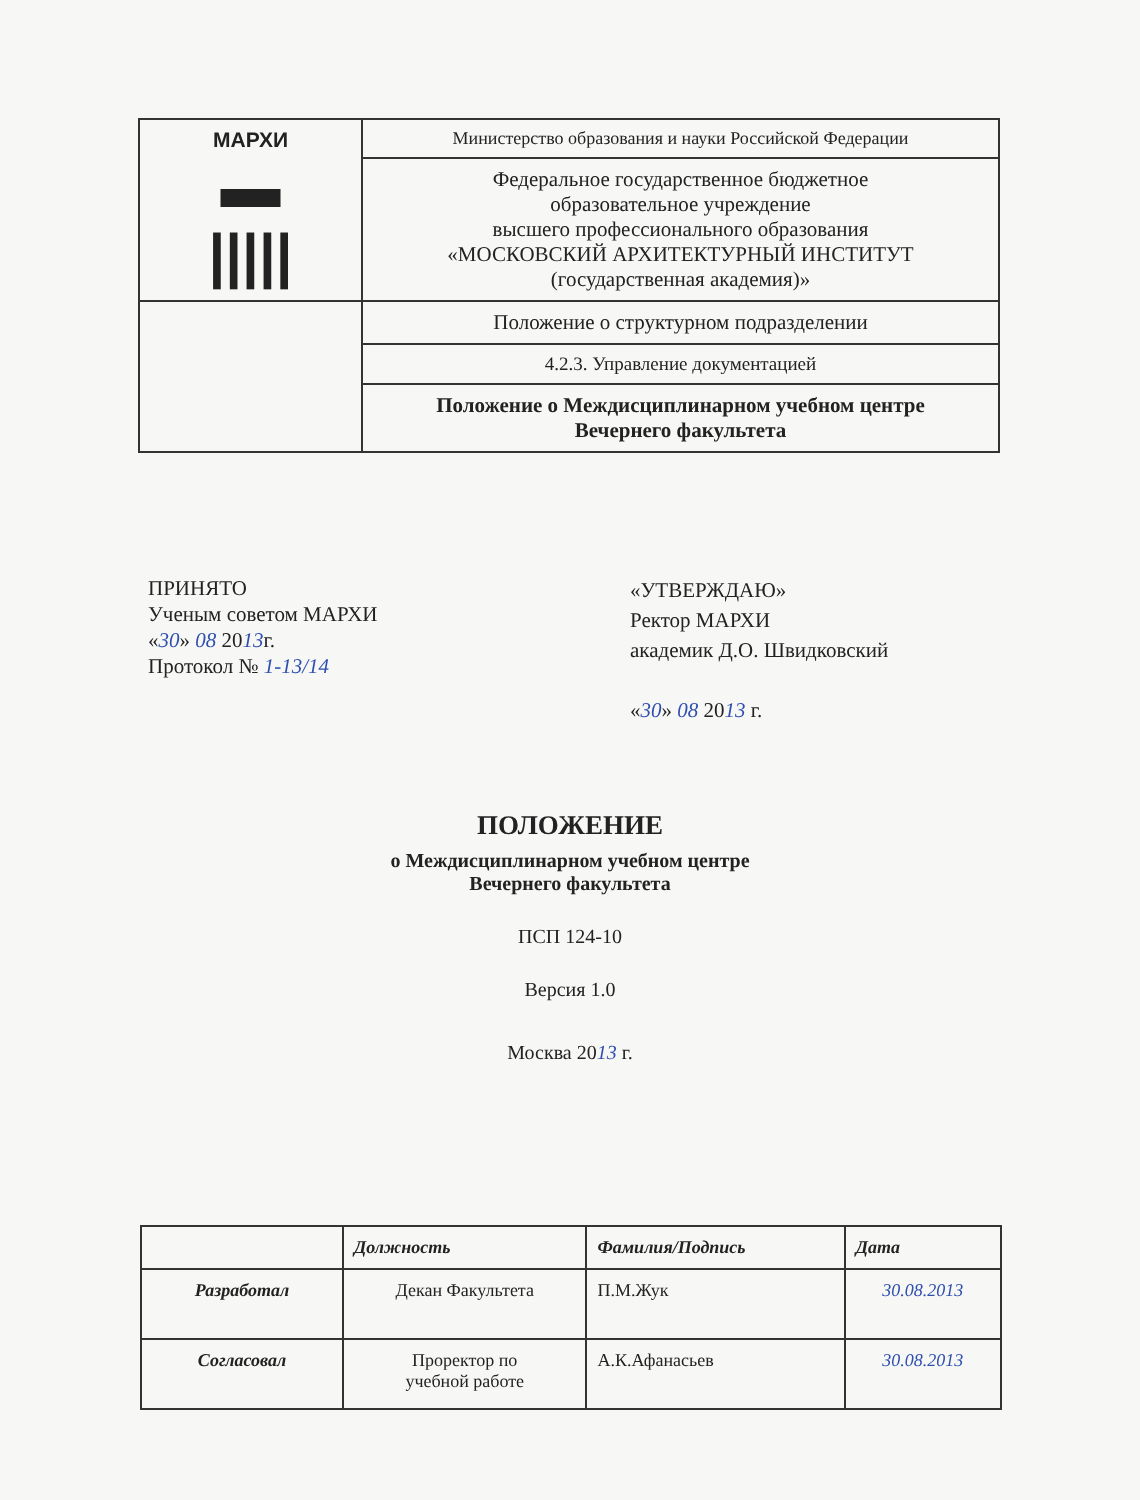| МАРХИ ▬ ///// | Министерство образования и науки Российской Федерации |
| | Федеральное государственное бюджетное образовательное учреждение высшего профессионального образования «МОСКОВСКИЙ АРХИТЕКТУРНЫЙ ИНСТИТУТ (государственная академия)» |
| | Положение о структурном подразделении |
| | 4.2.3. Управление документацией |
| | Положение о Междисциплинарном учебном центре Вечернего факультета |
ПРИНЯТО
Ученым советом МАРХИ
«30» 08 2013г.
Протокол № 1-13/14
«УТВЕРЖДАЮ»
Ректор МАРХИ
академик Д.О. Швидковский
«30» 08 2013 г.
ПОЛОЖЕНИЕ
о Междисциплинарном учебном центре
Вечернего факультета
ПСП 124-10
Версия 1.0
Москва 2013 г.
| | Должность | Фамилия/Подпись | Дата |
| --- | --- | --- | --- |
| Разработал | Декан Факультета | П.М.Жук | 30.08.2013 |
| Согласовал | Проректор по учебной работе | А.К.Афанасьев | 30.08.2013 |